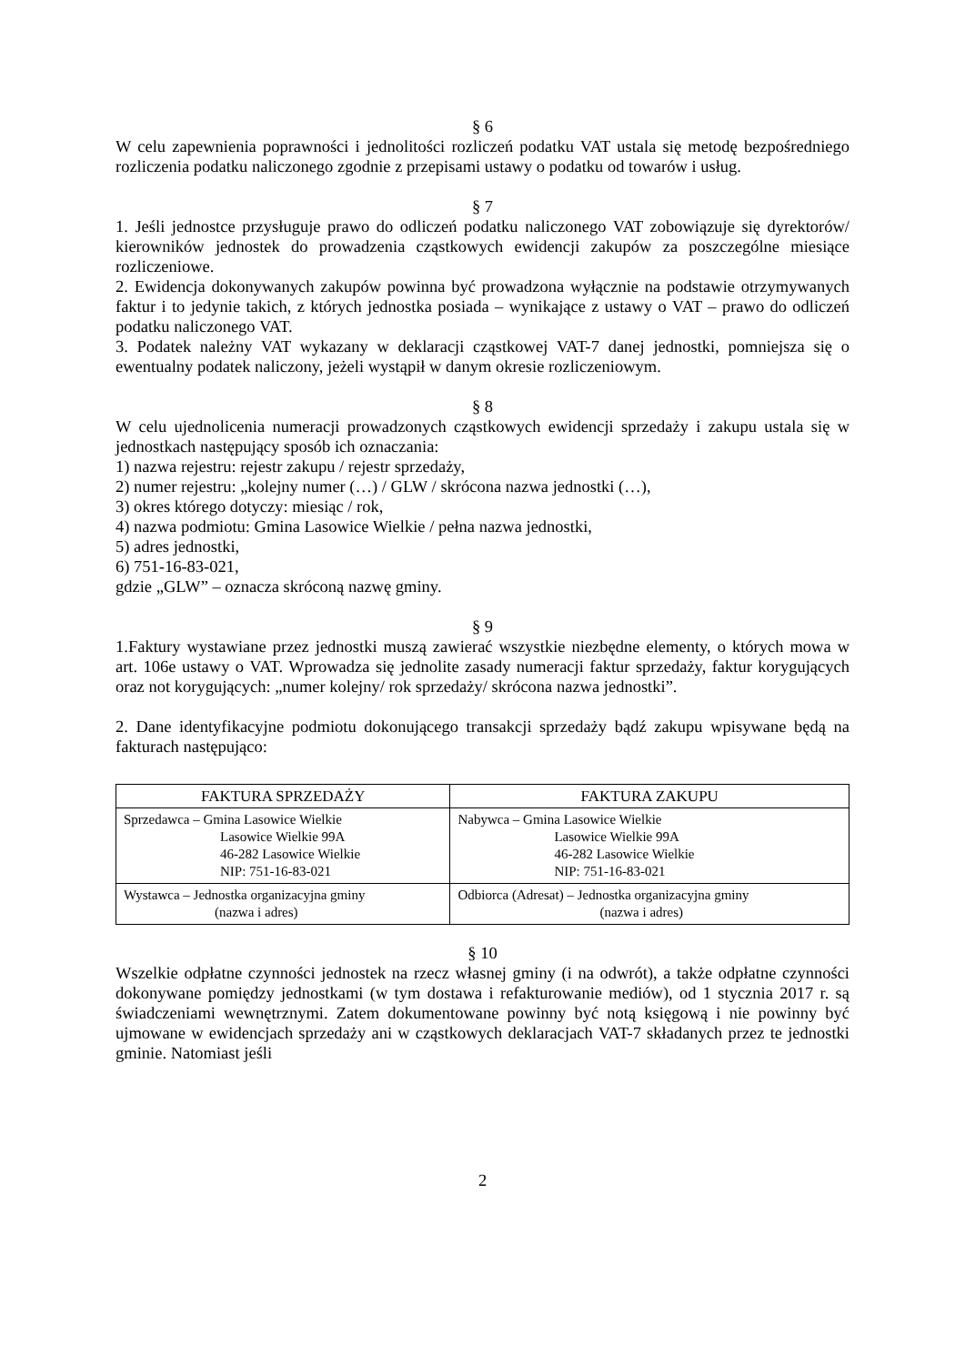§ 6
W celu zapewnienia poprawności i jednolitości rozliczeń podatku VAT ustala się metodę bezpośredniego rozliczenia podatku naliczonego zgodnie z przepisami ustawy o podatku od towarów i usług.
§ 7
1. Jeśli jednostce przysługuje prawo do odliczeń podatku naliczonego VAT zobowiązuje się dyrektorów/ kierowników jednostek do prowadzenia cząstkowych ewidencji zakupów za poszczególne miesiące rozliczeniowe.
2. Ewidencja dokonywanych zakupów powinna być prowadzona wyłącznie na podstawie otrzymywanych faktur i to jedynie takich, z których jednostka posiada – wynikające z ustawy o VAT – prawo do odliczeń podatku naliczonego VAT.
3. Podatek należny VAT wykazany w deklaracji cząstkowej VAT-7 danej jednostki, pomniejsza się o ewentualny podatek naliczony, jeżeli wystąpił w danym okresie rozliczeniowym.
§ 8
W celu ujednolicenia numeracji prowadzonych cząstkowych ewidencji sprzedaży i zakupu ustala się w jednostkach następujący sposób ich oznaczania:
1) nazwa rejestru: rejestr zakupu / rejestr sprzedaży,
2) numer rejestru: „kolejny numer (…) / GLW / skrócona nazwa jednostki (…),
3) okres którego dotyczy: miesiąc / rok,
4) nazwa podmiotu: Gmina Lasowice Wielkie / pełna nazwa jednostki,
5) adres jednostki,
6) 751-16-83-021,
gdzie „GLW” – oznacza skróconą nazwę gminy.
§ 9
1.Faktury wystawiane przez jednostki muszą zawierać wszystkie niezbędne elementy, o których mowa w art. 106e ustawy o VAT. Wprowadza się jednolite zasady numeracji faktur sprzedaży, faktur korygujących oraz not korygujących: „numer kolejny/ rok sprzedaży/ skrócona nazwa jednostki”.
2. Dane identyfikacyjne podmiotu dokonującego transakcji sprzedaży bądź zakupu wpisywane będą na fakturach następująco:
| FAKTURA SPRZEDAŻY | FAKTURA ZAKUPU |
| --- | --- |
| Sprzedawca – Gmina Lasowice Wielkie Lasowice Wielkie 99A 46-282 Lasowice Wielkie NIP: 751-16-83-021 | Nabywca – Gmina Lasowice Wielkie Lasowice Wielkie 99A 46-282 Lasowice Wielkie NIP: 751-16-83-021 |
| Wystawca – Jednostka organizacyjna gminy (nazwa i adres) | Odbiorca (Adresat) – Jednostka organizacyjna gminy (nazwa i adres) |
§ 10
Wszelkie odpłatne czynności jednostek na rzecz własnej gminy (i na odwrót), a także odpłatne czynności dokonywane pomiędzy jednostkami (w tym dostawa i refakturowanie mediów), od 1 stycznia 2017 r. są świadczeniami wewnętrznymi. Zatem dokumentowane powinny być notą księgową i nie powinny być ujmowane w ewidencjach sprzedaży ani w cząstkowych deklaracjach VAT-7 składanych przez te jednostki gminie. Natomiast jeśli
2